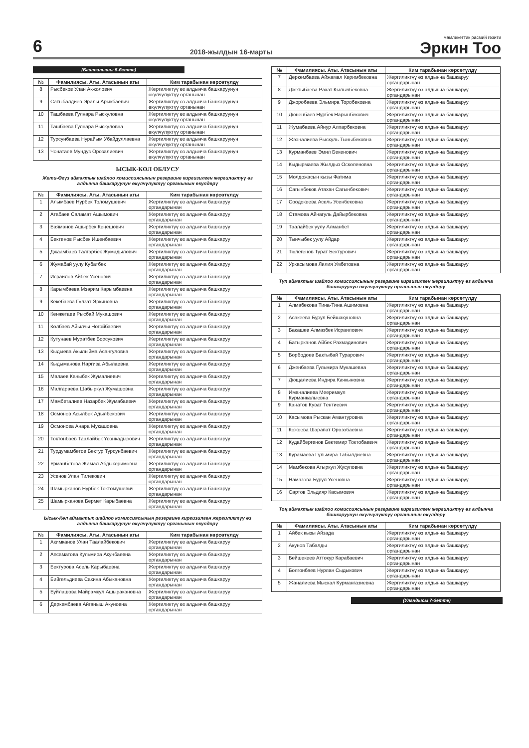6
2018-жылдын 16-марты
мамлекеттик расмий гезити
Эркин Тоо
(Башталышы 5-бетте)
| № | Фамилиясы. Аты. Атасынын аты | Ким тарабынан көрсөтүлдү |
| --- | --- | --- |
| 8 | Рысбеков Улан Акжолович | Жергиликтүү өз алдынча башкаруунун өкүлчүлүктүү органынан |
| 9 | Сатыбалдиев Эралы Арыкбаевич | Жергиликтүү өз алдынча башкаруунун өкүлчүлүктүү органынан |
| 10 | Ташбаева Гулнара Рыскуловна | Жергиликтүү өз алдынча башкаруунун өкүлчүлүктүү органынан |
| 11 | Ташбаева Гулнара Рыскуловна | Жергиликтүү өз алдынча башкаруунун өкүлчүлүктүү органынан |
| 12 | Турсунбаева Нурайым Убайдуллаевна | Жергиликтүү өз алдынча башкаруунун өкүлчүлүктүү органынан |
| 13 | Чонатаев Мундуз Орозалиевич | Жергиликтүү өз алдынча башкаруунун өкүлчүлүктүү органынан |
ЫСЫК-КӨЛ ОБЛУСУ
Жети-Өгүз аймактык шайлоо комиссиясынын резервине киргизилген жергиликтүү өз алдынча башкаруунун өкүлчүлүктүү органынын өкүлдөрү
| № | Фамилиясы. Аты. Атасынын аты | Ким тарабынан көрсөтүлдү |
| --- | --- | --- |
| 1 | Алымбаев Нурбек Толомушевич | Жергиликтүү өз алдынча башкаруу органдарынан |
| 2 | Атабаев Саламат Ашымович | Жергиликтүү өз алдынча башкаруу органдарынан |
| 3 | Баяманов Ашырбек Кеңешович | Жергиликтүү өз алдынча башкаруу органдарынан |
| 4 | Бектенов Рысбек Ишенбаевич | Жергиликтүү өз алдынча башкаруу органдарынан |
| 5 | Джаамбаев Талгарбек Жумадылович | Жергиликтүү өз алдынча башкаруу органдарынан |
| 6 | Жумабай уулу Кубатбек | Жергиликтүү өз алдынча башкаруу органдарынан |
| 7 | Исраилов Айбек Усенович | Жергиликтүү өз алдынча башкаруу органдарынан |
| 8 | Карымбаева Мээрим Карымбаевна | Жергиликтүү өз алдынча башкаруу органдарынан |
| 9 | Кекебаева Гүлзат Эркиновна | Жергиликтүү өз алдынча башкаруу органдарынан |
| 10 | Кенжетаев Рысбай Мукашович | Жергиликтүү өз алдынча башкаруу органдарынан |
| 11 | Көлбаев Айылчы Ногойбаевич | Жергиликтүү өз алдынча башкаруу органдарынан |
| 12 | Кутунаев Муратбек Борсукович | Жергиликтүү өз алдынча башкаруу органдарынан |
| 13 | Кыдыева Акылыйма Асангуловна | Жергиликтүү өз алдынча башкаруу органдарынан |
| 14 | Кыдыманова Наргиза Абылаевна | Жергиликтүү өз алдынча башкаруу органдарынан |
| 15 | Малаев Каныбек Жумалиевич | Жергиликтүү өз алдынча башкаруу органдарынан |
| 16 | Малгараева Шабыркүл Жумашовна | Жергиликтүү өз алдынча башкаруу органдарынан |
| 17 | Мамбеталиев Назарбек Жумабаевич | Жергиликтүү өз алдынча башкаруу органдарынан |
| 18 | Осмонов Асылбек Адылбекович | Жергиликтүү өз алдынча башкаруу органдарынан |
| 19 | Осмонова Анара Мукашовна | Жергиликтүү өз алдынча башкаруу органдарынан |
| 20 | Токтонбаев Таалайбек Үсөнкадырович | Жергиликтүү өз алдынча башкаруу органдарынан |
| 21 | Турдумамбетов Бектур Турсунбаевич | Жергиликтүү өз алдынча башкаруу органдарынан |
| 22 | Урманбетова Жамал Абдыкеримовна | Жергиликтүү өз алдынча башкаруу органдарынан |
| 23 | Усенов Улан Тилекович | Жергиликтүү өз алдынча башкаруу органдарынан |
| 24 | Шамырканов Нурбек Токтомушевич | Жергиликтүү өз алдынча башкаруу органдарынан |
| 25 | Шамырканова Бермет Карыбаевна | Жергиликтүү өз алдынча башкаруу органдарынан |
Ысык-Көл аймактык шайлоо комиссиясынын резервине киргизилген жергиликтүү өз алдынча башкаруунун өкүлчүлүктүү органынын өкүлдөрү
| № | Фамилиясы. Аты. Атасынын аты | Ким тарабынан көрсөтүлдү |
| --- | --- | --- |
| 1 | Акимканов Улан Таалайбекович | Жергиликтүү өз алдынча башкаруу органдарынан |
| 2 | Апсаматова Кульмира Акунбаевна | Жергиликтүү өз алдынча башкаруу органдарынан |
| 3 | Бектурова Асель Карыбаевна | Жергиликтүү өз алдынча башкаруу органдарынан |
| 4 | Бийгельдиева Сакина Абыкановна | Жергиликтүү өз алдынча башкаруу органдарынан |
| 5 | Буйлашова Майрамкул Ашыракановна | Жергиликтүү өз алдынча башкаруу органдарынан |
| 6 | Деркембаева Айганыш Акуновна | Жергиликтүү өз алдынча башкаруу органдарынан |
| № | Фамилиясы. Аты. Атасынын аты | Ким тарабынан көрсөтүлдү |
| --- | --- | --- |
| 7 | Деркембаева Айжамал Керимбековна | Жергиликтүү өз алдынча башкаруу органдарынан |
| 8 | Джетыбаева Рахат Кылычбековна | Жергиликтүү өз алдынча башкаруу органдарынан |
| 9 | Джоробаева Эльмира Торобековна | Жергиликтүү өз алдынча башкаруу органдарынан |
| 10 | Дюненбаев Нурбек Нарынбекович | Жергиликтүү өз алдынча башкаруу органдарынан |
| 11 | Жумабаева Айнур Алпарбековна | Жергиликтүү өз алдынча башкаруу органдарынан |
| 12 | Жээналиева Рыскуль Тыныбековна | Жергиликтүү өз алдынча башкаруу органдарынан |
| 13 | Курманбаев Эмил Бекенович | Жергиликтүү өз алдынча башкаруу органдарынан |
| 14 | Кыдырмаева Жылдыз Оскөленовна | Жергиликтүү өз алдынча башкаруу органдарынан |
| 15 | Молдожасын кызы Фатима | Жергиликтүү өз алдынча башкаруу органдарынан |
| 16 | Сагынбеков Атахан Сагынбекович | Жергиликтүү өз алдынча башкаруу органдарынан |
| 17 | Соодокеева Асель Усенбековна | Жергиликтүү өз алдынча башкаруу органдарынан |
| 18 | Стамова Айнагуль Дайырбековна | Жергиликтүү өз алдынча башкаруу органдарынан |
| 19 | Таалайбек уулу Алманбет | Жергиликтүү өз алдынча башкаруу органдарынан |
| 20 | Тынчыбек уулу Айдар | Жергиликтүү өз алдынча башкаруу органдарынан |
| 21 | Тюлегенов Турат Бектурович | Жергиликтүү өз алдынча башкаруу органдарынан |
| 22 | Уркасымова Лилия Умбетовна | Жергиликтүү өз алдынча башкаруу органдарынан |
Түп аймактык шайлоо комиссиясынын резервине киргизилген жергиликтүү өз алдынча башкаруунун өкүлчүлүктүү органынын өкүлдөрү
| № | Фамилиясы. Аты. Атасынын аты | Ким тарабынан көрсөтүлдү |
| --- | --- | --- |
| 1 | Алмабекова Тина-Тина Ашимовна | Жергиликтүү өз алдынча башкаруу органдарынан |
| 2 | Асакеева Бурул Бейшакуновна | Жергиликтүү өз алдынча башкаруу органдарынан |
| 3 | Бакашев Алмазбек Исраилович | Жергиликтүү өз алдынча башкаруу органдарынан |
| 4 | Батырканов Айбек Рахмадинович | Жергиликтүү өз алдынча башкаруу органдарынан |
| 5 | Борбодоев Бактыбай Турарович | Жергиликтүү өз алдынча башкаруу органдарынан |
| 6 | Дженбаева Гульмира Мукашевна | Жергиликтүү өз алдынча башкаруу органдарынан |
| 7 | Дющалиева Индира Качкыновна | Жергиликтүү өз алдынча башкаруу органдарынан |
| 8 | Иманалиева Мееримкул Курманкалыевна | Жергиликтүү өз алдынча башкаруу органдарынан |
| 9 | Канатов Куват Тентиевич | Жергиликтүү өз алдынча башкаруу органдарынан |
| 10 | Касымова Рыскан Амантуровна | Жергиликтүү өз алдынча башкаруу органдарынан |
| 11 | Кожоева Шарапат Орозобаевна | Жергиликтүү өз алдынча башкаруу органдарынан |
| 12 | Кудайбергенов Бектемир Токтобаевич | Жергиликтүү өз алдынча башкаруу органдарынан |
| 13 | Курамаева Гүльмира Табылдиевна | Жергиликтүү өз алдынча башкаруу органдарынан |
| 14 | Мамбекова Атыркул Жусуповна | Жергиликтүү өз алдынча башкаруу органдарынан |
| 15 | Намазова Бурул Усеновна | Жергиликтүү өз алдынча башкаруу органдарынан |
| 16 | Сартов Эльдияр Касымович | Жергиликтүү өз алдынча башкаруу органдарынан |
Тоң аймактык шайлоо комиссиясынын резервине киргизилген жергиликтүү өз алдынча башкаруунун өкүлчүлүктүү органынын өкүлдөрү
| № | Фамилиясы. Аты. Атасынын аты | Ким тарабынан көрсөтүлдү |
| --- | --- | --- |
| 1 | Айбек кызы Айзада | Жергиликтүү өз алдынча башкаруу органдарынан |
| 2 | Акунов Табалды | Жергиликтүү өз алдынча башкаруу органдарынан |
| 3 | Бейшекеев Аттокур Карабаевич | Жергиликтүү өз алдынча башкаруу органдарынан |
| 4 | Болгонбаев Нурлан Сыдыкович | Жергиликтүү өз алдынча башкаруу органдарынан |
| 5 | Жаналиева Мыскал Курмангазиевна | Жергиликтүү өз алдынча башкаруу органдарынан |
(Уландысы 7-бетте)